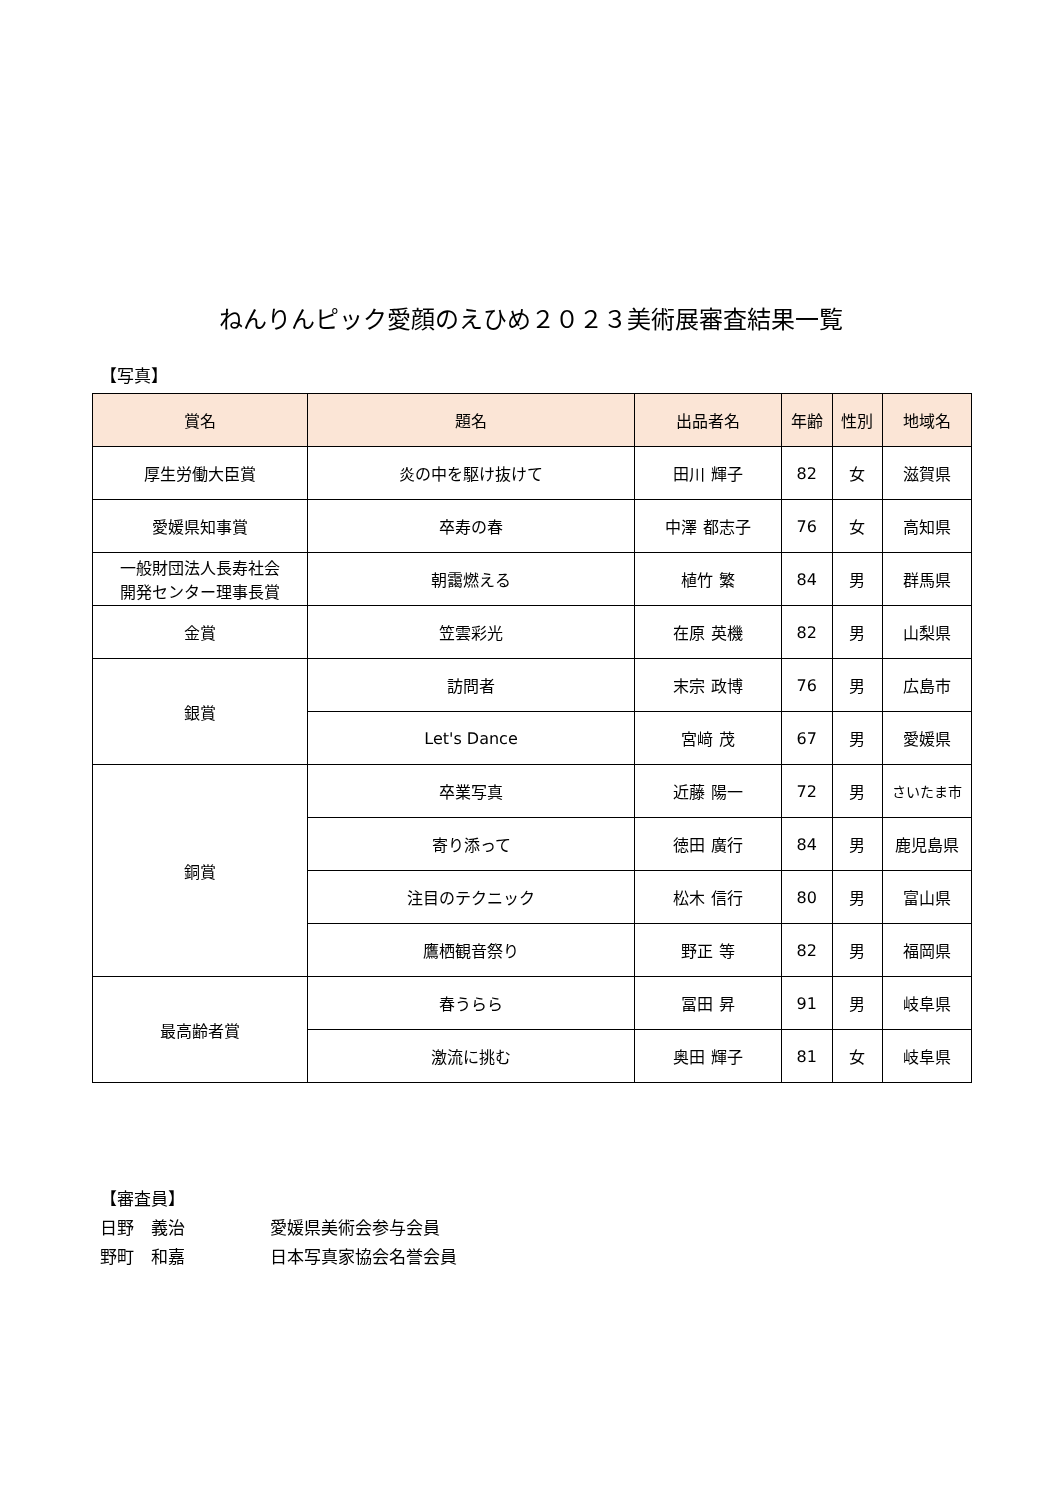ねんりんピック愛顔のえひめ２０２３美術展審査結果一覧
【写真】
| 賞名 | 題名 | 出品者名 | 年齢 | 性別 | 地域名 |
| --- | --- | --- | --- | --- | --- |
| 厚生労働大臣賞 | 炎の中を駆け抜けて | 田川 輝子 | 82 | 女 | 滋賀県 |
| 愛媛県知事賞 | 卒寿の春 | 中澤 都志子 | 76 | 女 | 高知県 |
| 一般財団法人長寿社会 開発センター理事長賞 | 朝靄燃える | 植竹 繁 | 84 | 男 | 群馬県 |
| 金賞 | 笠雲彩光 | 在原 英機 | 82 | 男 | 山梨県 |
| 銀賞 | 訪問者 | 末宗 政博 | 76 | 男 | 広島市 |
| | Let's Dance | 宮﨑 茂 | 67 | 男 | 愛媛県 |
| 銅賞 | 卒業写真 | 近藤 陽一 | 72 | 男 | さいたま市 |
| | 寄り添って | 徳田 廣行 | 84 | 男 | 鹿児島県 |
| | 注目のテクニック | 松木 信行 | 80 | 男 | 富山県 |
| | 鷹栖観音祭り | 野正 等 | 82 | 男 | 福岡県 |
| 最高齢者賞 | 春うらら | 冨田 昇 | 91 | 男 | 岐阜県 |
| | 激流に挑む | 奥田 輝子 | 81 | 女 | 岐阜県 |
【審査員】
日野　義治 愛媛県美術会参与会員
野町　和嘉 日本写真家協会名誉会員